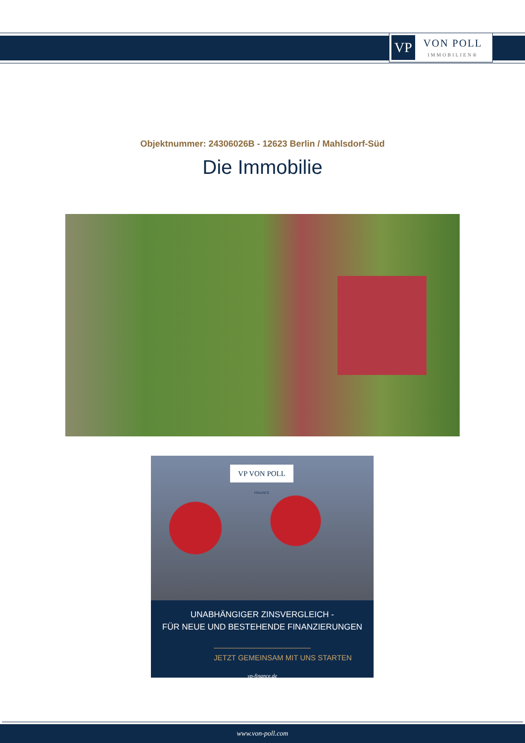VP
VON POLL
IMMOBILIEN®
Objektnummer: 24306026B - 12623 Berlin / Mahlsdorf-Süd
Die Immobilie
VP VON POLL FINANCE
UNABHÄNGIGER ZINSVERGLEICH -
FÜR NEUE UND BESTEHENDE FINANZIERUNGEN
JETZT GEMEINSAM MIT UNS STARTEN
vp-finance.de
www.von-poll.com